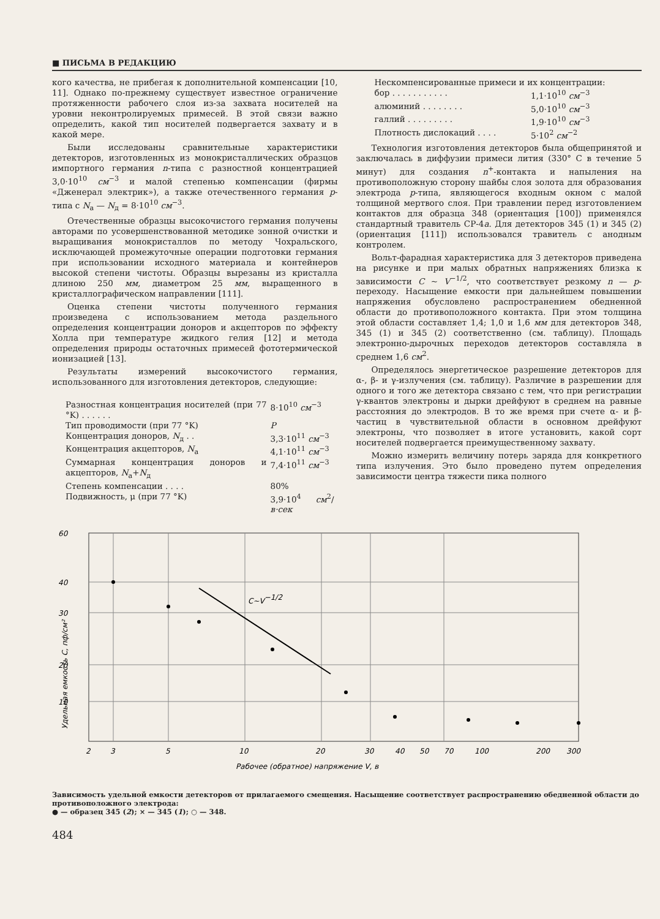■ ПИСЬМА В РЕДАКЦИЮ
кого качества, не прибегая к дополнительной компенсации [10, 11]. Однако по-прежнему существует известное ограничение протяженности рабочего слоя из-за захвата носителей на уровни неконтролируемых примесей. В этой связи важно определить, какой тип носителей подвергается захвату и в какой мере.
Были исследованы сравнительные характеристики детекторов, изготовленных из монокристаллических образцов импортного германия n-типа с разностной концентрацией 3,0·10<sup>10</sup> см<sup>−3</sup> и малой степенью компенсации (фирмы «Дженерал электрик»), а также отечественного германия p-типа с N<sub>a</sub> — N<sub>д</sub> = 8·10<sup>10</sup> см<sup>−3</sup>.
Отечественные образцы высокочистого германия получены авторами по усовершенствованной методике зонной очистки и выращивания монокристаллов по методу Чохральского, исключающей промежуточные операции подготовки германия при использовании исходного материала и контейнеров высокой степени чистоты. Образцы вырезаны из кристалла длиною 250 мм, диаметром 25 мм, выращенного в кристаллографическом направлении [111].
Оценка степени чистоты полученного германия произведена с использованием метода раздельного определения концентрации доноров и акцепторов по эффекту Холла при температуре жидкого гелия [12] и метода определения природы остаточных примесей фототермической ионизацией [13].
Результаты измерений высокочистого германия, использованного для изготовления детекторов, следующие:
| Разностная концентрация носителей (при 77 °K) . . . . . . | 8·10<sup>10</sup> см<sup>−3</sup> |
| Тип проводимости (при 77 °K) | P |
| Концентрация доноров, N<sub>д</sub> . . | 3,3·10<sup>11</sup> см<sup>−3</sup> |
| Концентрация акцепторов, N<sub>a</sub> | 4,1·10<sup>11</sup> см<sup>−3</sup> |
| Суммарная концентрация доноров и акцепторов, N<sub>a</sub>+ N<sub>д</sub> | 7,4·10<sup>11</sup> см<sup>−3</sup> |
| Степень компенсации . . . . | 80% |
| Подвижность, μ (при 77 °K) | 3,9·10<sup>4</sup> см<sup>2</sup>/ в·сек |
| Нескомпенсированные примеси и их концентрации: | |
| бор . . . . . . . . . . . | 1,1·10<sup>10</sup> см<sup>−3</sup> |
| алюминий . . . . . . . . | 5,0·10<sup>10</sup> см<sup>−3</sup> |
| галлий . . . . . . . . . | 1,9·10<sup>10</sup> см<sup>−3</sup> |
| Плотность дислокаций . . . . | 5·10<sup>2</sup> см<sup>−2</sup> |
Технология изготовления детекторов была общепринятой и заключалась в диффузии примеси лития (330° С в течение 5 минут) для создания n<sup>+</sup>-контакта и напыления на противоположную сторону шайбы слоя золота для образования электрода p-типа, являющегося входным окном с малой толщиной мертвого слоя. При травлении перед изготовлением контактов для образца 348 (ориентация [100]) применялся стандартный травитель СР-4а. Для детекторов 345 (1) и 345 (2) (ориентация [111]) использовался травитель с анодным контролем.
Вольт-фарадная характеристика для 3 детекторов приведена на рисунке и при малых обратных напряжениях близка к зависимости C ~ V<sup>−1/2</sup>, что соответствует резкому n — p-переходу. Насыщение емкости при дальнейшем повышении напряжения обусловлено распространением обедненной области до противоположного контакта. При этом толщина этой области составляет 1,4; 1,0 и 1,6 мм для детекторов 348, 345 (1) и 345 (2) соответственно (см. таблицу). Площадь электронно-дырочных переходов детекторов составляла в среднем 1,6 см<sup>2</sup>.
Определялось энергетическое разрешение детекторов для α-, β- и γ-излучения (см. таблицу). Различие в разрешении для одного и того же детектора связано с тем, что при регистрации γ-квантов электроны и дырки дрейфуют в среднем на равные расстояния до электродов. В то же время при счете α- и β-частиц в чувствительной области в основном дрейфуют электроны, что позволяет в итоге установить, какой сорт носителей подвергается преимущественному захвату.
Можно измерить величину потерь заряда для конкретного типа излучения. Это было проведено путем определения зависимости центра тяжести пика полного
C~V−1/2
60
40
30
20
10
2
3
5
10
20
30
40
50
70
100
200
300
Рабочее (обратное) напряжение V, в
Удельная емкость C, пф/см²
Зависимость удельной емкости детекторов от прилагаемого смещения. Насыщение соответствует распространению обедненной области до противоположного электрода:
● — образец 345 (2); × — 345 (1); ○ — 348.
484